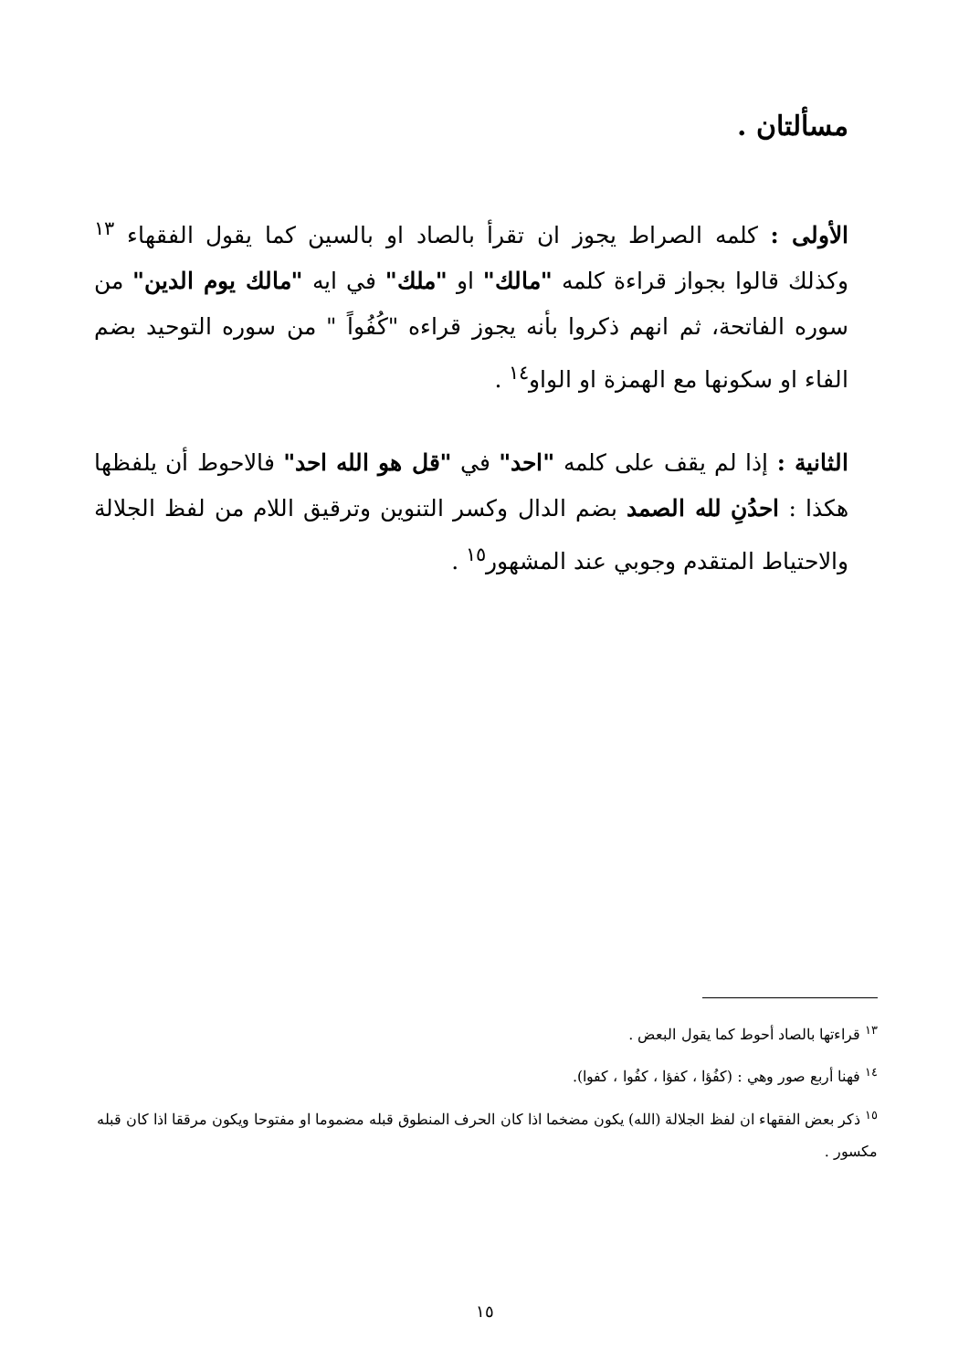مسألتان .
الأولى : كلمه الصراط يجوز ان تقرأ بالصاد او بالسين كما يقول الفقهاء <sup>١٣</sup> وكذلك قالوا بجواز قراءة كلمه "مالك" او "ملك" في ايه "مالك يوم الدين" من سوره الفاتحة، ثم انهم ذكروا بأنه يجوز قراءه "كُفُواً " من سوره التوحيد بضم الفاء او سكونها مع الهمزة او الواو<sup>١٤</sup> .
الثانية : إذا لم يقف على كلمه "احد" في "قل هو الله احد" فالاحوط أن يلفظها هكذا : احدُنِ لله الصمد بضم الدال وكسر التنوين وترقيق اللام من لفظ الجلالة والاحتياط المتقدم وجوبي عند المشهور<sup>١٥</sup> .
<sup>١٣</sup> قراءتها بالصاد أحوط كما يقول البعض .
<sup>١٤</sup> فهنا أربع صور وهي : (كفُؤا ، كفؤا ، كفُوا ، كفوا).
<sup>١٥</sup> ذكر بعض الفقهاء ان لفظ الجلالة (الله) يكون مضخما اذا كان الحرف المنطوق قبله مضموما او مفتوحا ويكون مرققا اذا كان قبله مكسور .
١٥